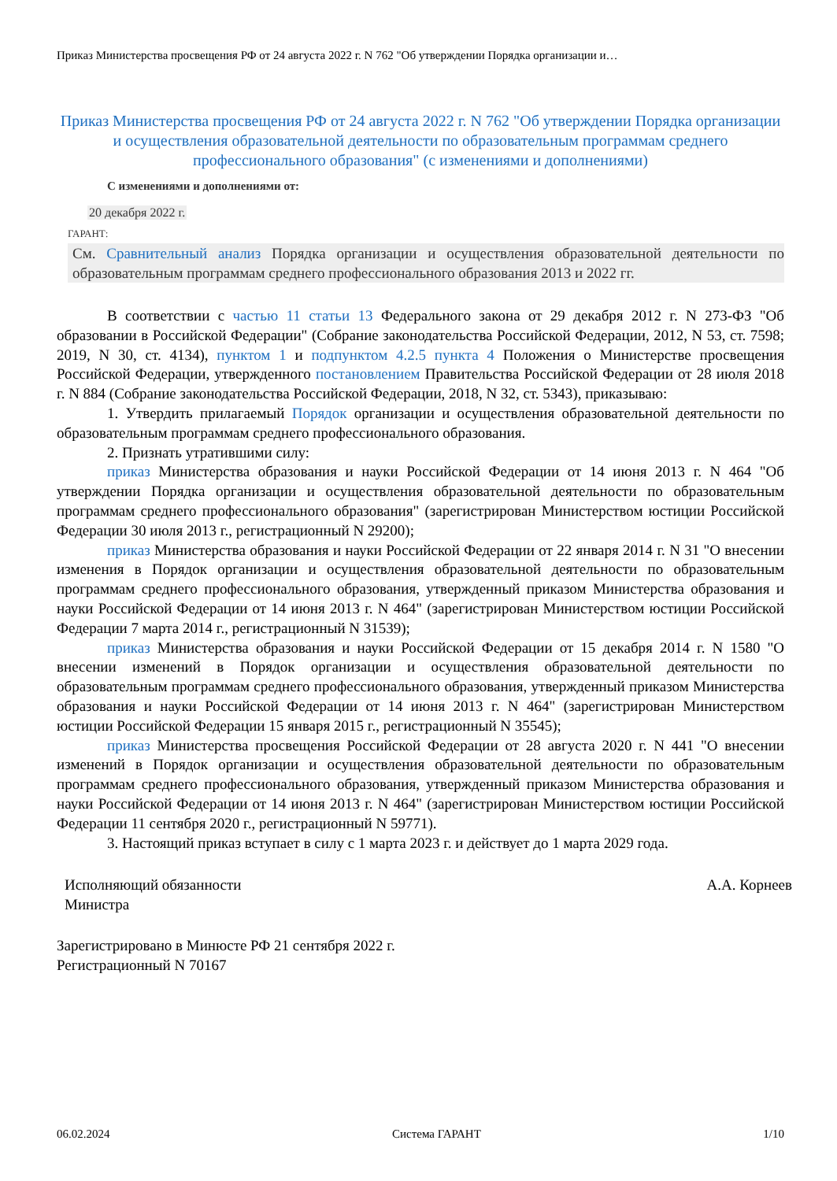Приказ Министерства просвещения РФ от 24 августа 2022 г. N 762 "Об утверждении Порядка организации и…
Приказ Министерства просвещения РФ от 24 августа 2022 г. N 762 "Об утверждении Порядка организации и осуществления образовательной деятельности по образовательным программам среднего профессионального образования" (с изменениями и дополнениями)
С изменениями и дополнениями от:
20 декабря 2022 г.
ГАРАНТ:
См. Сравнительный анализ Порядка организации и осуществления образовательной деятельности по образовательным программам среднего профессионального образования 2013 и 2022 гг.
В соответствии с частью 11 статьи 13 Федерального закона от 29 декабря 2012 г. N 273-ФЗ "Об образовании в Российской Федерации" (Собрание законодательства Российской Федерации, 2012, N 53, ст. 7598; 2019, N 30, ст. 4134), пунктом 1 и подпунктом 4.2.5 пункта 4 Положения о Министерстве просвещения Российской Федерации, утвержденного постановлением Правительства Российской Федерации от 28 июля 2018 г. N 884 (Собрание законодательства Российской Федерации, 2018, N 32, ст. 5343), приказываю:
1. Утвердить прилагаемый Порядок организации и осуществления образовательной деятельности по образовательным программам среднего профессионального образования.
2. Признать утратившими силу:
приказ Министерства образования и науки Российской Федерации от 14 июня 2013 г. N 464 "Об утверждении Порядка организации и осуществления образовательной деятельности по образовательным программам среднего профессионального образования" (зарегистрирован Министерством юстиции Российской Федерации 30 июля 2013 г., регистрационный N 29200);
приказ Министерства образования и науки Российской Федерации от 22 января 2014 г. N 31 "О внесении изменения в Порядок организации и осуществления образовательной деятельности по образовательным программам среднего профессионального образования, утвержденный приказом Министерства образования и науки Российской Федерации от 14 июня 2013 г. N 464" (зарегистрирован Министерством юстиции Российской Федерации 7 марта 2014 г., регистрационный N 31539);
приказ Министерства образования и науки Российской Федерации от 15 декабря 2014 г. N 1580 "О внесении изменений в Порядок организации и осуществления образовательной деятельности по образовательным программам среднего профессионального образования, утвержденный приказом Министерства образования и науки Российской Федерации от 14 июня 2013 г. N 464" (зарегистрирован Министерством юстиции Российской Федерации 15 января 2015 г., регистрационный N 35545);
приказ Министерства просвещения Российской Федерации от 28 августа 2020 г. N 441 "О внесении изменений в Порядок организации и осуществления образовательной деятельности по образовательным программам среднего профессионального образования, утвержденный приказом Министерства образования и науки Российской Федерации от 14 июня 2013 г. N 464" (зарегистрирован Министерством юстиции Российской Федерации 11 сентября 2020 г., регистрационный N 59771).
3. Настоящий приказ вступает в силу с 1 марта 2023 г. и действует до 1 марта 2029 года.
Исполняющий обязанности
Министра
А.А. Корнеев
Зарегистрировано в Минюсте РФ 21 сентября 2022 г.
Регистрационный N 70167
06.02.2024 Система ГАРАНТ 1/10